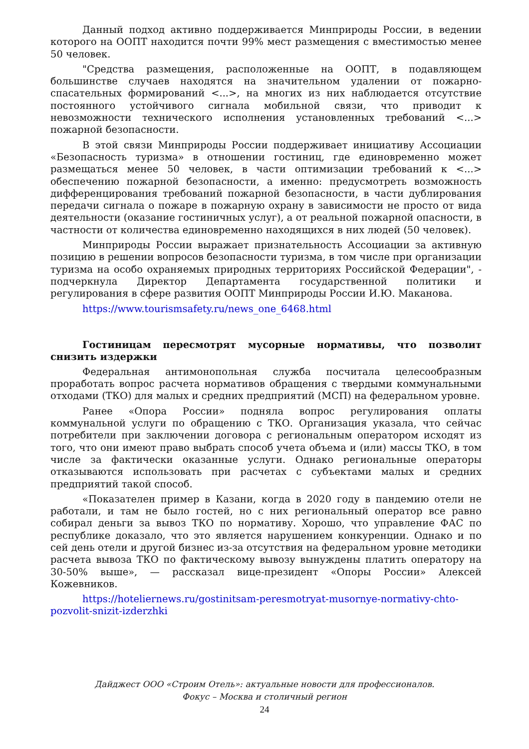Данный подход активно поддерживается Минприроды России, в ведении которого на ООПТ находится почти 99% мест размещения с вместимостью менее 50 человек.
"Средства размещения, расположенные на ООПТ, в подавляющем большинстве случаев находятся на значительном удалении от пожарно-спасательных формирований <...>, на многих из них наблюдается отсутствие постоянного устойчивого сигнала мобильной связи, что приводит к невозможности технического исполнения установленных требований <...> пожарной безопасности.
В этой связи Минприроды России поддерживает инициативу Ассоциации «Безопасность туризма» в отношении гостиниц, где единовременно может размещаться менее 50 человек, в части оптимизации требований к <...> обеспечению пожарной безопасности, а именно: предусмотреть возможность дифференцирования требований пожарной безопасности, в части дублирования передачи сигнала о пожаре в пожарную охрану в зависимости не просто от вида деятельности (оказание гостиничных услуг), а от реальной пожарной опасности, в частности от количества единовременно находящихся в них людей (50 человек).
Минприроды России выражает признательность Ассоциации за активную позицию в решении вопросов безопасности туризма, в том числе при организации туризма на особо охраняемых природных территориях Российской Федерации", - подчеркнула Директор Департамента государственной политики и регулирования в сфере развития ООПТ Минприроды России И.Ю. Маканова.
https://www.tourismsafety.ru/news_one_6468.html
Гостиницам пересмотрят мусорные нормативы, что позволит снизить издержки
Федеральная антимонопольная служба посчитала целесообразным проработать вопрос расчета нормативов обращения с твердыми коммунальными отходами (ТКО) для малых и средних предприятий (МСП) на федеральном уровне.
Ранее «Опора России» подняла вопрос регулирования оплаты коммунальной услуги по обращению с ТКО. Организация указала, что сейчас потребители при заключении договора с региональным оператором исходят из того, что они имеют право выбрать способ учета объема и (или) массы ТКО, в том числе за фактически оказанные услуги. Однако региональные операторы отказываются использовать при расчетах с субъектами малых и средних предприятий такой способ.
«Показателен пример в Казани, когда в 2020 году в пандемию отели не работали, и там не было гостей, но с них региональный оператор все равно собирал деньги за вывоз ТКО по нормативу. Хорошо, что управление ФАС по республике доказало, что это является нарушением конкуренции. Однако и по сей день отели и другой бизнес из-за отсутствия на федеральном уровне методики расчета вывоза ТКО по фактическому вывозу вынуждены платить оператору на 30-50% выше», — рассказал вице-президент «Опоры России» Алексей Кожевников.
https://hoteliernews.ru/gostinitsam-peresmotryat-musornye-normativy-chto-pozvolit-snizit-izderzhki
Дайджест ООО «Строим Отель»: актуальные новости для профессионалов.
Фокус – Москва и столичный регион
24